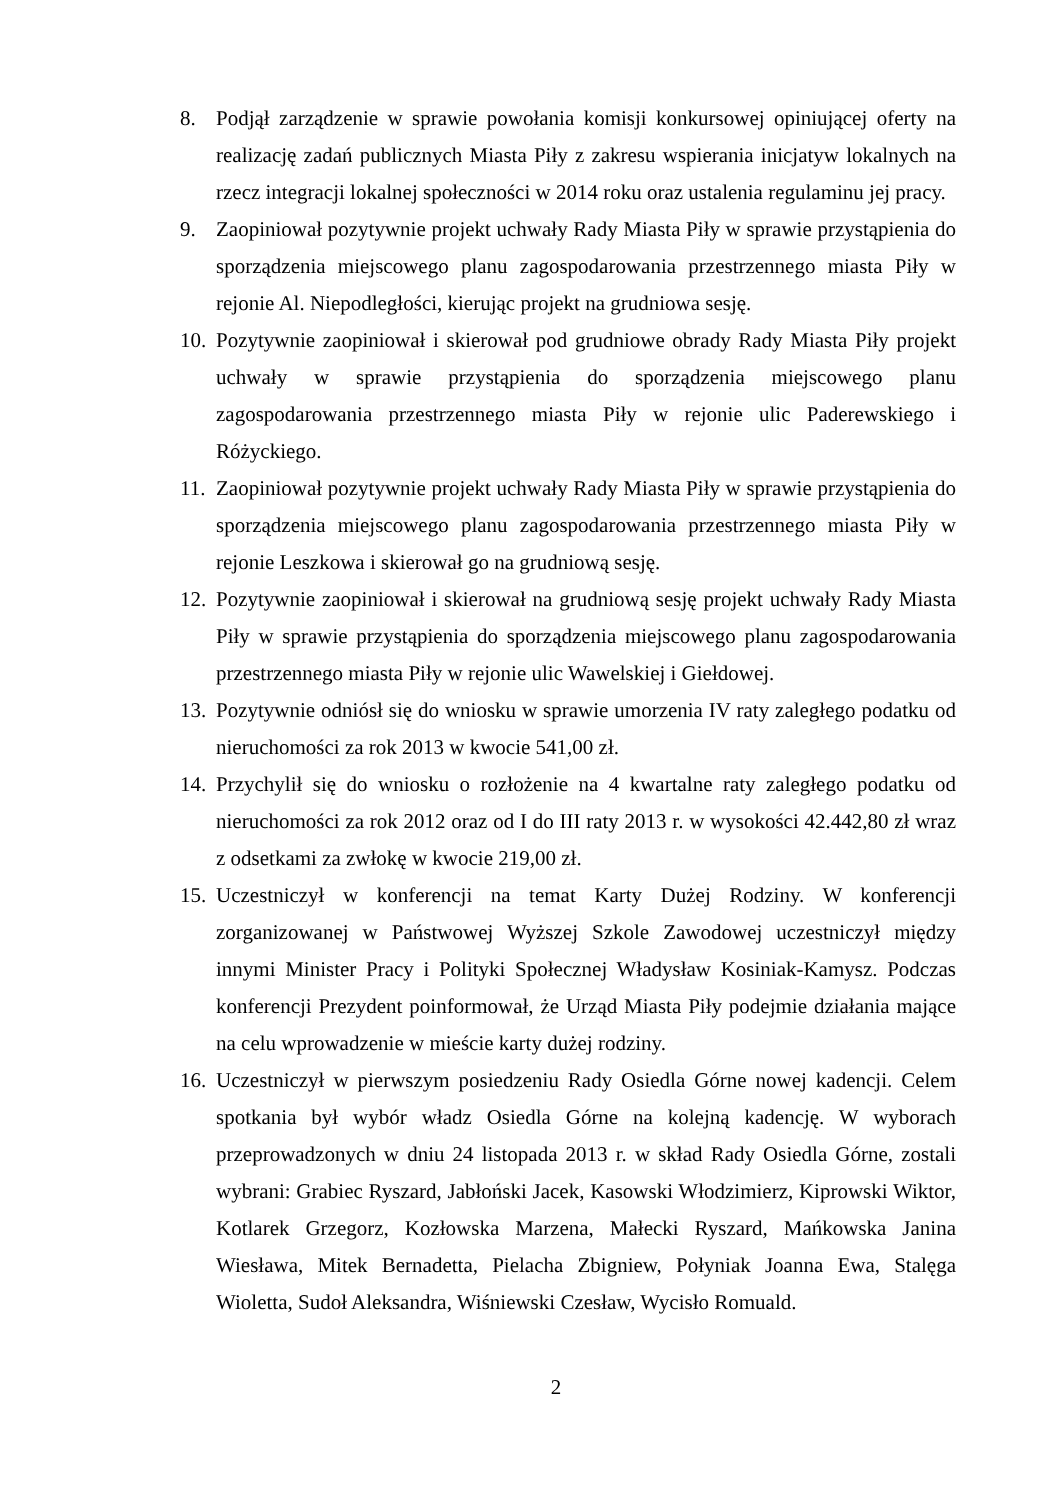8. Podjął zarządzenie w sprawie powołania komisji konkursowej opiniującej oferty na realizację zadań publicznych Miasta Piły z zakresu wspierania inicjatyw lokalnych na rzecz integracji lokalnej społeczności w 2014 roku oraz ustalenia regulaminu jej pracy.
9. Zaopiniował pozytywnie projekt uchwały Rady Miasta Piły w sprawie przystąpienia do sporządzenia miejscowego planu zagospodarowania przestrzennego miasta Piły w rejonie Al. Niepodległości, kierując projekt na grudniowa sesję.
10.
Pozytywnie zaopiniował i skierował pod grudniowe obrady Rady Miasta Piły projekt uchwały w sprawie przystąpienia do sporządzenia miejscowego planu zagospodarowania przestrzennego miasta Piły w rejonie ulic Paderewskiego i Różyckiego.
11.
Zaopiniował pozytywnie projekt uchwały Rady Miasta Piły w sprawie przystąpienia do sporządzenia miejscowego planu zagospodarowania przestrzennego miasta Piły w rejonie Leszkowa i skierował go na grudniową sesję.
12.
Pozytywnie zaopiniował i skierował na grudniową sesję projekt uchwały Rady Miasta Piły w sprawie przystąpienia do sporządzenia miejscowego planu zagospodarowania przestrzennego miasta Piły w rejonie ulic Wawelskiej i Giełdowej.
13.
Pozytywnie odniósł się do wniosku w sprawie umorzenia IV raty zaległego podatku od nieruchomości za rok 2013 w kwocie 541,00 zł.
14.
Przychylił się do wniosku o rozłożenie na 4 kwartalne raty zaległego podatku od nieruchomości za rok 2012 oraz od I do III raty 2013 r. w wysokości 42.442,80 zł wraz z odsetkami za zwłokę w kwocie 219,00 zł.
15.
Uczestniczył w konferencji na temat Karty Dużej Rodziny. W konferencji zorganizowanej w Państwowej Wyższej Szkole Zawodowej uczestniczył między innymi Minister Pracy i Polityki Społecznej Władysław Kosiniak-Kamysz. Podczas konferencji Prezydent poinformował, że Urząd Miasta Piły podejmie działania mające na celu wprowadzenie w mieście karty dużej rodziny.
16.
Uczestniczył w pierwszym posiedzeniu Rady Osiedla Górne nowej kadencji. Celem spotkania był wybór władz Osiedla Górne na kolejną kadencję. W wyborach przeprowadzonych w dniu 24 listopada 2013 r. w skład Rady Osiedla Górne, zostali wybrani: Grabiec Ryszard, Jabłoński Jacek, Kasowski Włodzimierz, Kiprowski Wiktor, Kotlarek Grzegorz, Kozłowska Marzena, Małecki Ryszard, Mańkowska Janina Wiesława, Mitek Bernadetta, Pielacha Zbigniew, Połyniak Joanna Ewa, Stalęga Wioletta, Sudoł Aleksandra, Wiśniewski Czesław, Wycisło Romuald.
2